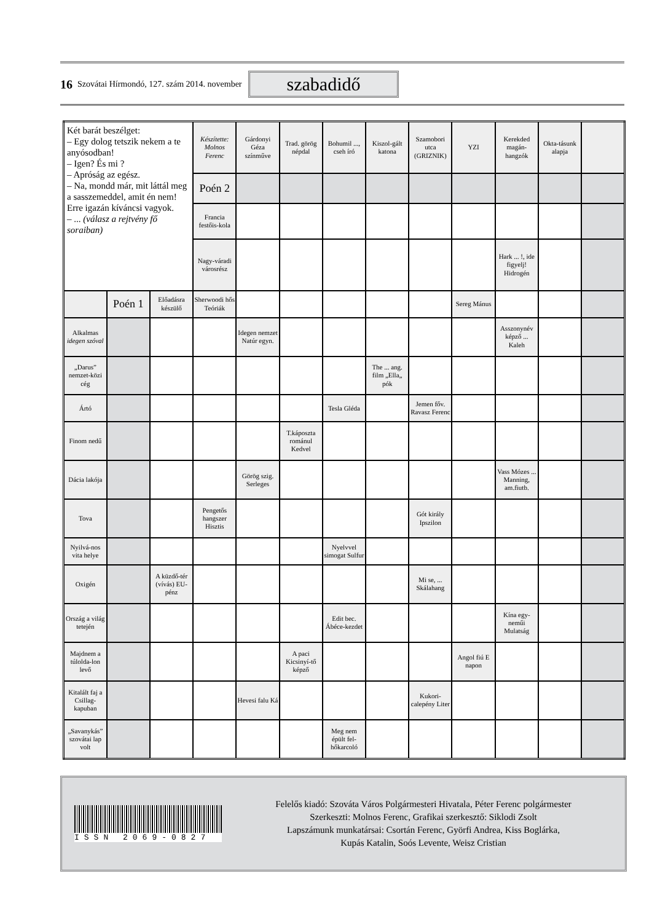16 Szovátai Hírmondó, 127. szám 2014. november szabadidő
| Két barát beszélget: – Egy dolog tetszik nekem a te anyósodban! – Igen? És mi ? – Apróság az egész. – Na, mondd már, mit láttál meg a sasszemeddel, amit én nem! Erre igazán kíváncsi vagyok. – ... (válasz a rejtvény fő soraiban) | | | Készítette: Molnos Ferenc | Gárdonyi Géza színműve | Trad. görög népdal | Bohumil ..., cseh író | Kiszol-gált katona | Szamobori utca (GRIZNIK) | YZI | Kerekded magán-hangzók | Okta-tásunk alapja | |
| | | | Poén 2 | | | | | | | | | |
| | | | Francia festőis-kola | | | | | | | | | |
| | | | Nagy-váradi városrész | | | | | | | Hark ... !, ide figyelj! Hidrogén | | |
| | Poén 1 | Előadásra készülő | Sherwoodi hős Teóriák | | | | | | Sereg Mánus | | | |
| Alkalmas idegen szóval | | | | Idegen nemzet Natúr egyn. | | | | | | Asszonynév képző ... Kaleh | | |
| „Darus” nemzet-közi cég | | | | | | | The ... ang. film „Ella„ pók | | | | | |
| Ártó | | | | | | Tesla Gléda | | Jemen főv. Ravasz Ferenc | | | | |
| Finom nedű | | | | | T.káposzta románul Kedvel | | | | | | | |
| Dácia lakója | | | | Görög szig. Serleges | | | | | | Vass Mózes ... Manning, am.fiutb. | | |
| Tova | | | Pengetős hangszer Hisztis | | | | | Gót király Ipszilon | | | | |
| Nyilvá-nos vita helye | | | | | | Nyelvvel simogat Sulfur | | | | | | |
| Oxigén | | A küzdő-tér (vívás) EU-pénz | | | | | | Mi se, ... Skálahang | | | | |
| Ország a világ tetején | | | | | | Edit bec. Ábéce-kezdet | | | | Kína egy-neműi Mulatság | | |
| Majdnem a túlolda-lon levő | | | | | A paci Kicsinyí-tő képző | | | | Angol fiú E napon | | | |
| Kitalált faj a Csillag-kapuban | | | | Hevesi falu Ká | | | | Kukori-calepény Liter | | | | |
| „Savanykás” szovátai lap volt | | | | | | Meg nem épült fel-hőkarcoló | | | | | | |
ISSN 2069-0827
Felelős kiadó: Szováta Város Polgármesteri Hivatala, Péter Ferenc polgármester
Szerkeszti: Molnos Ferenc, Grafikai szerkesztő: Siklodi Zsolt
Lapszámunk munkatársai: Csortán Ferenc, Györfi Andrea, Kiss Boglárka,
Kupás Katalin, Soós Levente, Weisz Cristian